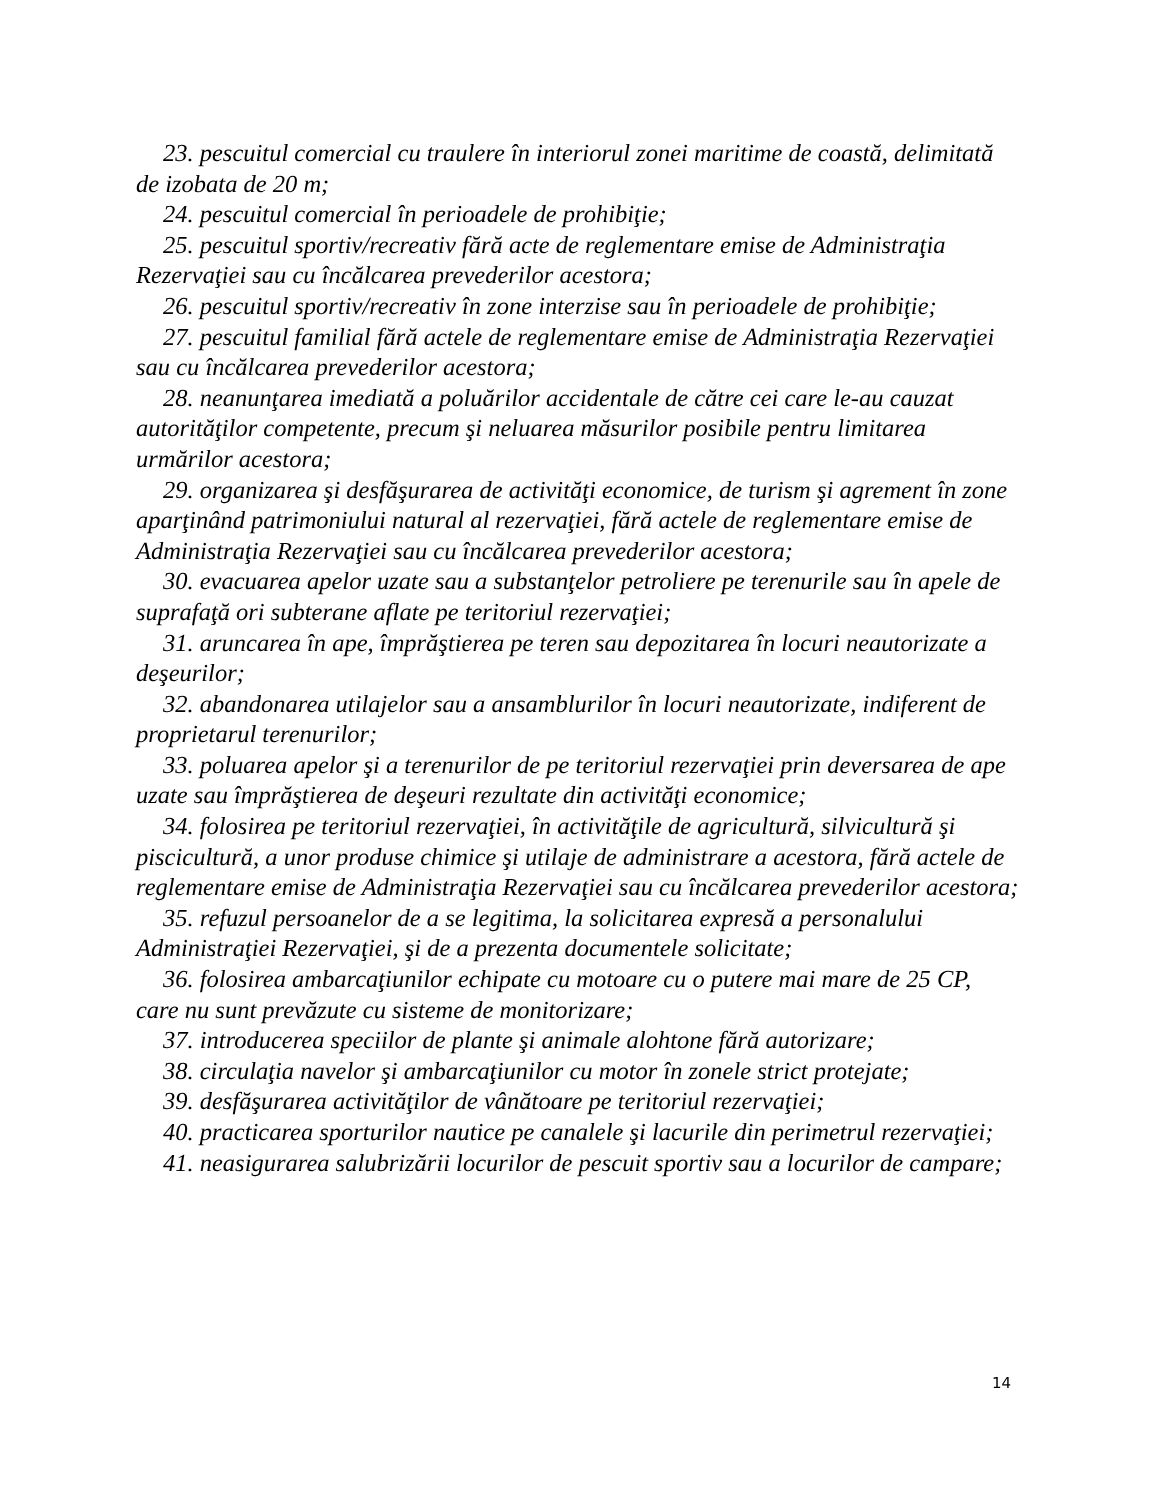23. pescuitul comercial cu traulere în interiorul zonei maritime de coastă, delimitată de izobata de 20 m;
24. pescuitul comercial în perioadele de prohibiţie;
25. pescuitul sportiv/recreativ fără acte de reglementare emise de Administraţia Rezervaţiei sau cu încălcarea prevederilor acestora;
26. pescuitul sportiv/recreativ în zone interzise sau în perioadele de prohibiţie;
27. pescuitul familial fără actele de reglementare emise de Administraţia Rezervaţiei sau cu încălcarea prevederilor acestora;
28. neanunţarea imediată a poluărilor accidentale de către cei care le-au cauzat autorităţilor competente, precum şi neluarea măsurilor posibile pentru limitarea urmărilor acestora;
29. organizarea şi desfăşurarea de activităţi economice, de turism şi agrement în zone aparţinând patrimoniului natural al rezervaţiei, fără actele de reglementare emise de Administraţia Rezervaţiei sau cu încălcarea prevederilor acestora;
30. evacuarea apelor uzate sau a substanţelor petroliere pe terenurile sau în apele de suprafaţă ori subterane aflate pe teritoriul rezervaţiei;
31. aruncarea în ape, împrăştierea pe teren sau depozitarea în locuri neautorizate a deşeurilor;
32. abandonarea utilajelor sau a ansamblurilor în locuri neautorizate, indiferent de proprietarul terenurilor;
33. poluarea apelor şi a terenurilor de pe teritoriul rezervaţiei prin deversarea de ape uzate sau împrăştierea de deşeuri rezultate din activităţi economice;
34. folosirea pe teritoriul rezervaţiei, în activităţile de agricultură, silvicultură şi piscicultură, a unor produse chimice şi utilaje de administrare a acestora, fără actele de reglementare emise de Administraţia Rezervaţiei sau cu încălcarea prevederilor acestora;
35. refuzul persoanelor de a se legitima, la solicitarea expresă a personalului Administraţiei Rezervaţiei, şi de a prezenta documentele solicitate;
36. folosirea ambarcaţiunilor echipate cu motoare cu o putere mai mare de 25 CP, care nu sunt prevăzute cu sisteme de monitorizare;
37. introducerea speciilor de plante şi animale alohtone fără autorizare;
38. circulaţia navelor şi ambarcaţiunilor cu motor în zonele strict protejate;
39. desfăşurarea activităţilor de vânătoare pe teritoriul rezervaţiei;
40. practicarea sporturilor nautice pe canalele şi lacurile din perimetrul rezervaţiei;
41. neasigurarea salubrizării locurilor de pescuit sportiv sau a locurilor de campare;
14